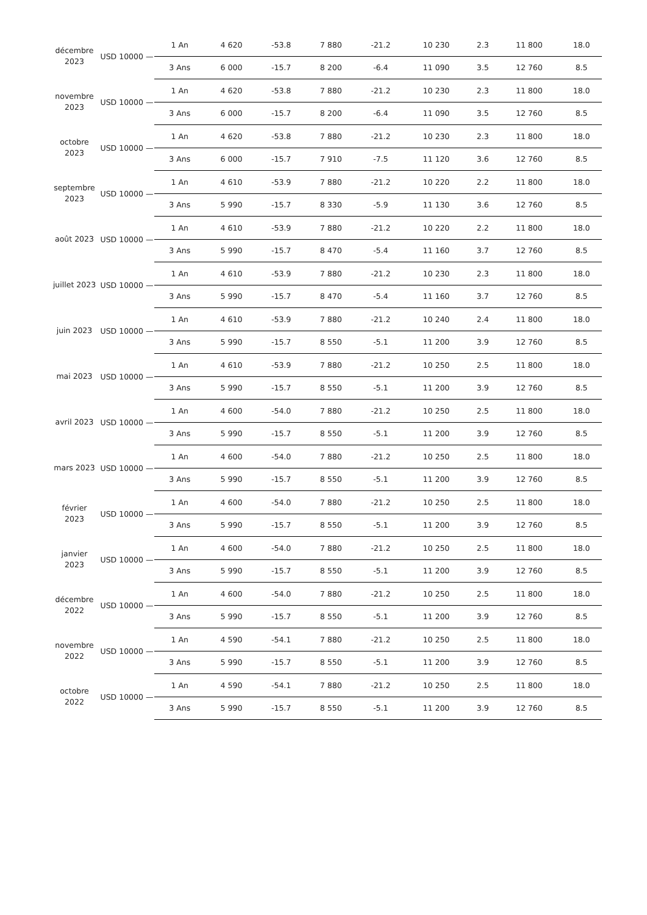| décembre 2023 | USD 10000 — | 1 An | 4 620 | -53.8 | 7 880 | -21.2 | 10 230 | 2.3 | 11 800 | 18.0 |
| | | 3 Ans | 6 000 | -15.7 | 8 200 | -6.4 | 11 090 | 3.5 | 12 760 | 8.5 |
| novembre 2023 | USD 10000 — | 1 An | 4 620 | -53.8 | 7 880 | -21.2 | 10 230 | 2.3 | 11 800 | 18.0 |
| | | 3 Ans | 6 000 | -15.7 | 8 200 | -6.4 | 11 090 | 3.5 | 12 760 | 8.5 |
| octobre 2023 | USD 10000 — | 1 An | 4 620 | -53.8 | 7 880 | -21.2 | 10 230 | 2.3 | 11 800 | 18.0 |
| | | 3 Ans | 6 000 | -15.7 | 7 910 | -7.5 | 11 120 | 3.6 | 12 760 | 8.5 |
| septembre 2023 | USD 10000 — | 1 An | 4 610 | -53.9 | 7 880 | -21.2 | 10 220 | 2.2 | 11 800 | 18.0 |
| | | 3 Ans | 5 990 | -15.7 | 8 330 | -5.9 | 11 130 | 3.6 | 12 760 | 8.5 |
| août 2023 | USD 10000 — | 1 An | 4 610 | -53.9 | 7 880 | -21.2 | 10 220 | 2.2 | 11 800 | 18.0 |
| | | 3 Ans | 5 990 | -15.7 | 8 470 | -5.4 | 11 160 | 3.7 | 12 760 | 8.5 |
| juillet 2023 | USD 10000 — | 1 An | 4 610 | -53.9 | 7 880 | -21.2 | 10 230 | 2.3 | 11 800 | 18.0 |
| | | 3 Ans | 5 990 | -15.7 | 8 470 | -5.4 | 11 160 | 3.7 | 12 760 | 8.5 |
| juin 2023 | USD 10000 — | 1 An | 4 610 | -53.9 | 7 880 | -21.2 | 10 240 | 2.4 | 11 800 | 18.0 |
| | | 3 Ans | 5 990 | -15.7 | 8 550 | -5.1 | 11 200 | 3.9 | 12 760 | 8.5 |
| mai 2023 | USD 10000 — | 1 An | 4 610 | -53.9 | 7 880 | -21.2 | 10 250 | 2.5 | 11 800 | 18.0 |
| | | 3 Ans | 5 990 | -15.7 | 8 550 | -5.1 | 11 200 | 3.9 | 12 760 | 8.5 |
| avril 2023 | USD 10000 — | 1 An | 4 600 | -54.0 | 7 880 | -21.2 | 10 250 | 2.5 | 11 800 | 18.0 |
| | | 3 Ans | 5 990 | -15.7 | 8 550 | -5.1 | 11 200 | 3.9 | 12 760 | 8.5 |
| mars 2023 | USD 10000 — | 1 An | 4 600 | -54.0 | 7 880 | -21.2 | 10 250 | 2.5 | 11 800 | 18.0 |
| | | 3 Ans | 5 990 | -15.7 | 8 550 | -5.1 | 11 200 | 3.9 | 12 760 | 8.5 |
| février 2023 | USD 10000 — | 1 An | 4 600 | -54.0 | 7 880 | -21.2 | 10 250 | 2.5 | 11 800 | 18.0 |
| | | 3 Ans | 5 990 | -15.7 | 8 550 | -5.1 | 11 200 | 3.9 | 12 760 | 8.5 |
| janvier 2023 | USD 10000 — | 1 An | 4 600 | -54.0 | 7 880 | -21.2 | 10 250 | 2.5 | 11 800 | 18.0 |
| | | 3 Ans | 5 990 | -15.7 | 8 550 | -5.1 | 11 200 | 3.9 | 12 760 | 8.5 |
| décembre 2022 | USD 10000 — | 1 An | 4 600 | -54.0 | 7 880 | -21.2 | 10 250 | 2.5 | 11 800 | 18.0 |
| | | 3 Ans | 5 990 | -15.7 | 8 550 | -5.1 | 11 200 | 3.9 | 12 760 | 8.5 |
| novembre 2022 | USD 10000 — | 1 An | 4 590 | -54.1 | 7 880 | -21.2 | 10 250 | 2.5 | 11 800 | 18.0 |
| | | 3 Ans | 5 990 | -15.7 | 8 550 | -5.1 | 11 200 | 3.9 | 12 760 | 8.5 |
| octobre 2022 | USD 10000 — | 1 An | 4 590 | -54.1 | 7 880 | -21.2 | 10 250 | 2.5 | 11 800 | 18.0 |
| | | 3 Ans | 5 990 | -15.7 | 8 550 | -5.1 | 11 200 | 3.9 | 12 760 | 8.5 |